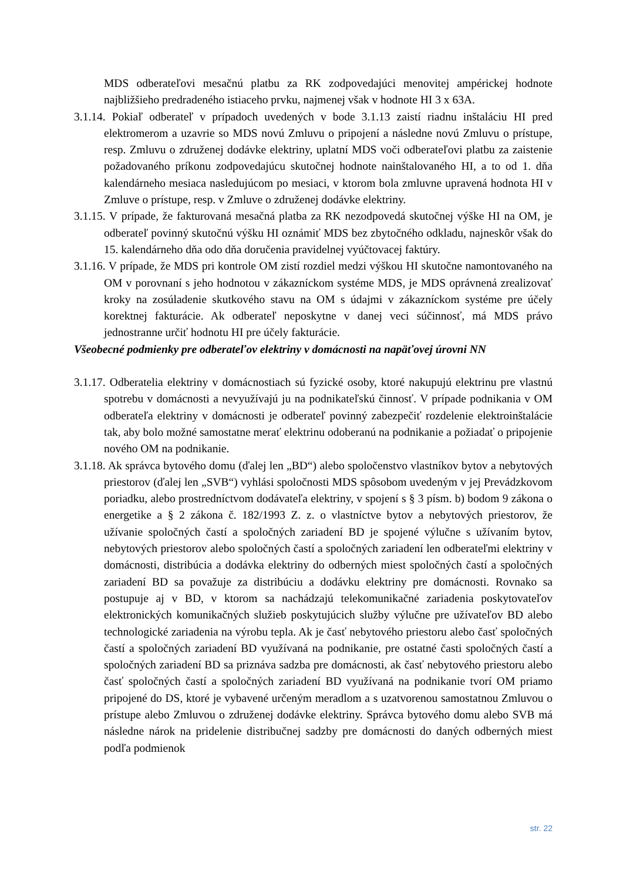MDS odberateľovi mesačnú platbu za RK zodpovedajúci menovitej ampérickej hodnote najbližšieho predradeného istiaceho prvku, najmenej však v hodnote HI 3 x 63A.
3.1.14. Pokiaľ odberateľ v prípadoch uvedených v bode 3.1.13 zaistí riadnu inštaláciu HI pred elektromerom a uzavrie so MDS novú Zmluvu o pripojení a následne novú Zmluvu o prístupe, resp. Zmluvu o združenej dodávke elektriny, uplatní MDS voči odberateľovi platbu za zaistenie požadovaného príkonu zodpovedajúcu skutočnej hodnote nainštalovaného HI, a to od 1. dňa kalendárneho mesiaca nasledujúcom po mesiaci, v ktorom bola zmluvne upravená hodnota HI v Zmluve o prístupe, resp. v Zmluve o združenej dodávke elektriny.
3.1.15. V prípade, že fakturovaná mesačná platba za RK nezodpovedá skutočnej výške HI na OM, je odberateľ povinný skutočnú výšku HI oznámiť MDS bez zbytočného odkladu, najneskôr však do 15. kalendárneho dňa odo dňa doručenia pravidelnej vyúčtovacej faktúry.
3.1.16. V prípade, že MDS pri kontrole OM zistí rozdiel medzi výškou HI skutočne namontovaného na OM v porovnaní s jeho hodnotou v zákazníckom systéme MDS, je MDS oprávnená zrealizovať kroky na zosúladenie skutkového stavu na OM s údajmi v zákazníckom systéme pre účely korektnej fakturácie. Ak odberateľ neposkytne v danej veci súčinnosť, má MDS právo jednostranne určiť hodnotu HI pre účely fakturácie.
Všeobecné podmienky pre odberateľov elektriny v domácnosti na napäťovej úrovni NN
3.1.17. Odberatelia elektriny v domácnostiach sú fyzické osoby, ktoré nakupujú elektrinu pre vlastnú spotrebu v domácnosti a nevyužívajú ju na podnikateľskú činnosť. V prípade podnikania v OM odberateľa elektriny v domácnosti je odberateľ povinný zabezpečiť rozdelenie elektroinštalácie tak, aby bolo možné samostatne merať elektrinu odoberanú na podnikanie a požiadať o pripojenie nového OM na podnikanie.
3.1.18. Ak správca bytového domu (ďalej len „BD“) alebo spoločenstvo vlastníkov bytov a nebytových priestorov (ďalej len „SVB“) vyhlási spoločnosti MDS spôsobom uvedeným v jej Prevádzkovom poriadku, alebo prostredníctvom dodávateľa elektriny, v spojení s § 3 písm. b) bodom 9 zákona o energetike a § 2 zákona č. 182/1993 Z. z. o vlastníctve bytov a nebytových priestorov, že užívanie spoločných častí a spoločných zariadení BD je spojené výlučne s užívaním bytov, nebytových priestorov alebo spoločných častí a spoločných zariadení len odberateľmi elektriny v domácnosti, distribúcia a dodávka elektriny do odberných miest spoločných častí a spoločných zariadení BD sa považuje za distribúciu a dodávku elektriny pre domácnosti. Rovnako sa postupuje aj v BD, v ktorom sa nachádzajú telekomunikačné zariadenia poskytovateľov elektronických komunikačných služieb poskytujúcich služby výlučne pre užívateľov BD alebo technologické zariadenia na výrobu tepla. Ak je časť nebytového priestoru alebo časť spoločných častí a spoločných zariadení BD využívaná na podnikanie, pre ostatné časti spoločných častí a spoločných zariadení BD sa priznáva sadzba pre domácnosti, ak časť nebytového priestoru alebo časť spoločných častí a spoločných zariadení BD využívaná na podnikanie tvorí OM priamo pripojené do DS, ktoré je vybavené určeným meradlom a s uzatvorenou samostatnou Zmluvou o prístupe alebo Zmluvou o združenej dodávke elektriny. Správca bytového domu alebo SVB má následne nárok na pridelenie distribučnej sadzby pre domácnosti do daných odberných miest podľa podmienok
str. 22